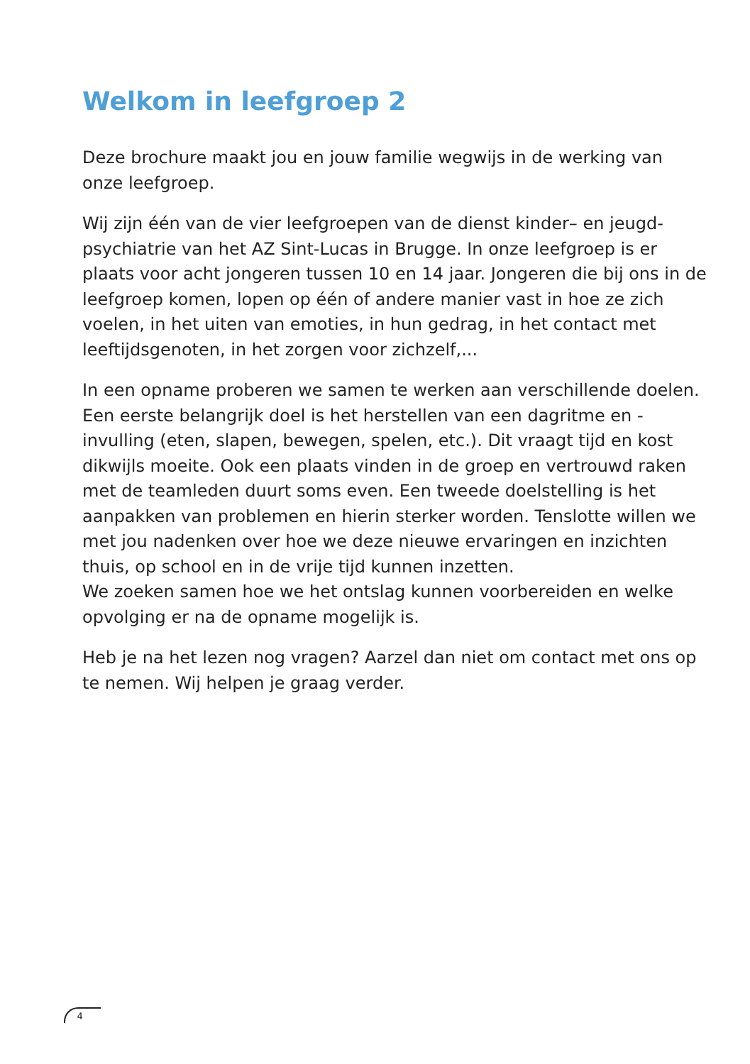Welkom in leefgroep 2
Deze brochure maakt jou en jouw familie wegwijs in de werking van onze leefgroep.
Wij zijn één van de vier leefgroepen van de dienst kinder– en jeugd-psychiatrie van het AZ Sint-Lucas in Brugge. In onze leefgroep is er plaats voor acht jongeren tussen 10 en 14 jaar. Jongeren die bij ons in de leefgroep komen, lopen op één of andere manier vast in hoe ze zich voelen, in het uiten van emoties, in hun gedrag, in het contact met leeftijdsgenoten, in het zorgen voor zichzelf,...
In een opname proberen we samen te werken aan verschillende doelen. Een eerste belangrijk doel is het herstellen van een dagritme en -invulling (eten, slapen, bewegen, spelen, etc.). Dit vraagt tijd en kost dikwijls moeite. Ook een plaats vinden in de groep en vertrouwd raken met de teamleden duurt soms even. Een tweede doelstelling is het aanpakken van problemen en hierin sterker worden. Tenslotte willen we met jou nadenken over hoe we deze nieuwe ervaringen en inzichten thuis, op school en in de vrije tijd kunnen inzetten.
We zoeken samen hoe we het ontslag kunnen voorbereiden en welke opvolging er na de opname mogelijk is.
Heb je na het lezen nog vragen? Aarzel dan niet om contact met ons op te nemen. Wij helpen je graag verder.
4